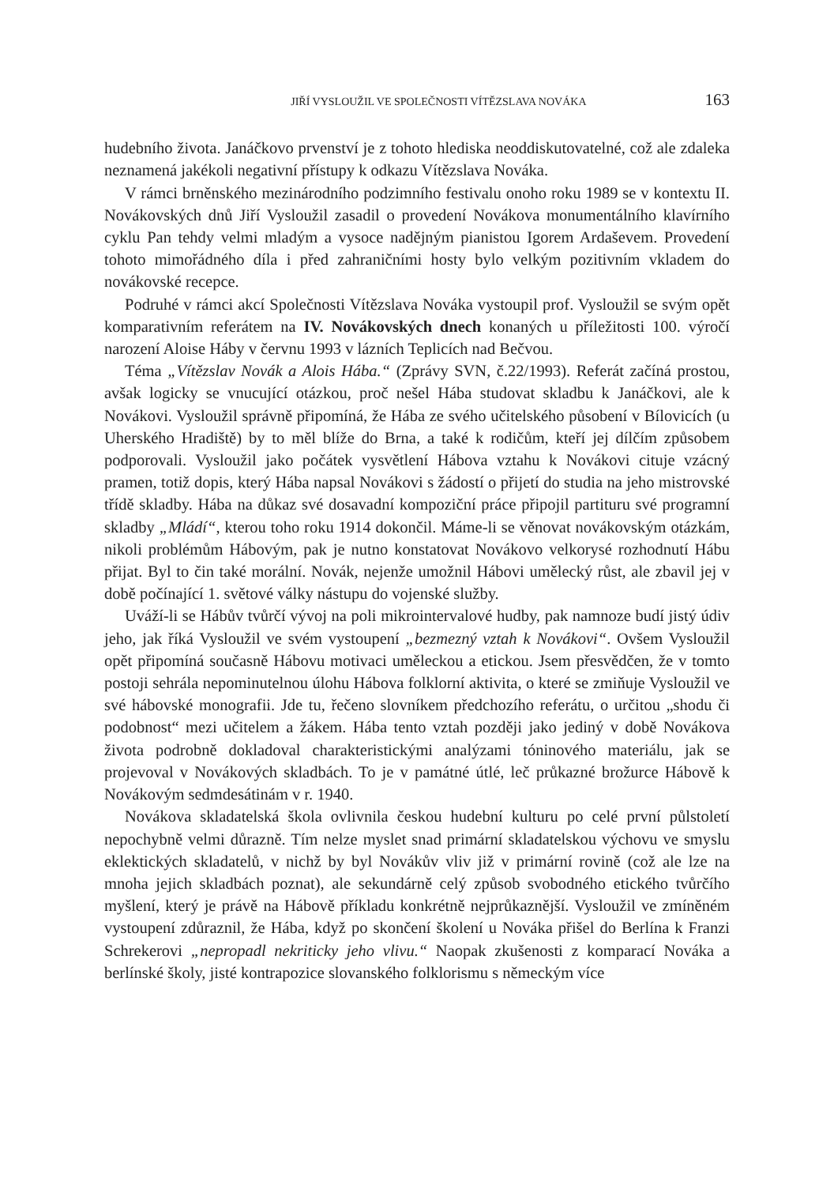JIŘÍ VYSLOUŽIL VE SPOLEČNOSTI VÍTĚZSLAVA NOVÁKA 163
hudebního života. Janáčkovo prvenství je z tohoto hlediska neoddiskutovatelné, což ale zdaleka neznamená jakékoli negativní přístupy k odkazu Vítězslava Nováka.
V rámci brněnského mezinárodního podzimního festivalu onoho roku 1989 se v kontextu II. Novákovských dnů Jiří Vysloužil zasadil o provedení Novákova monumentálního klavírního cyklu Pan tehdy velmi mladým a vysoce nadějným pianistou Igorem Ardaševem. Provedení tohoto mimořádného díla i před zahraničními hosty bylo velkým pozitivním vkladem do novákovské recepce.
Podruhé v rámci akcí Společnosti Vítězslava Nováka vystoupil prof. Vysloužil se svým opět komparativním referátem na IV. Novákovských dnech konaných u příležitosti 100. výročí narození Aloise Háby v červnu 1993 v lázních Teplicích nad Bečvou.
Téma „Vítězslav Novák a Alois Hába.“ (Zprávy SVN, č.22/1993). Referát začíná prostou, avšak logicky se vnucující otázkou, proč nešel Hába studovat skladbu k Janáčkovi, ale k Novákovi. Vysloužil správně připomíná, že Hába ze svého učitelského působení v Bílovicích (u Uherského Hradiště) by to měl blíže do Brna, a také k rodičům, kteří jej dílčím způsobem podporovali. Vysloužil jako počátek vysvětlení Hábova vztahu k Novákovi cituje vzácný pramen, totiž dopis, který Hába napsal Novákovi s žádostí o přijetí do studia na jeho mistrovské třídě skladby. Hába na důkaz své dosavadní kompoziční práce připojil partituru své programní skladby „Mládí“, kterou toho roku 1914 dokončil. Máme-li se věnovat novákovským otázkám, nikoli problémům Hábovým, pak je nutno konstatovat Novákovo velkorysé rozhodnutí Hábu přijat. Byl to čin také morální. Novák, nejenže umožnil Hábovi umělecký růst, ale zbavil jej v době počínající 1. světové války nástupu do vojenské služby.
Uváží-li se Hábův tvůrčí vývoj na poli mikrointervalové hudby, pak namnoze budí jistý údiv jeho, jak říká Vysloužil ve svém vystoupení „bezmezný vztah k Novákovi“. Ovšem Vysloužil opět připomíná současně Hábovu motivaci uměleckou a etickou. Jsem přesvědčen, že v tomto postoji sehrála nepominutelnou úlohu Hábova folklorní aktivita, o které se zmiňuje Vysloužil ve své hábovské monografii. Jde tu, řečeno slovníkem předchozího referátu, o určitou „shodu či podobnost“ mezi učitelem a žákem. Hába tento vztah později jako jediný v době Novákova života podrobně dokladoval charakteristickými analýzami tóninového materiálu, jak se projevoval v Novákových skladbách. To je v památné útlé, leč průkazné brožurce Hábově k Novákovým sedmdesátinám v r. 1940.
Novákova skladatelská škola ovlivnila českou hudební kulturu po celé první půlstoletí nepochybně velmi důrazně. Tím nelze myslet snad primární skladatelskou výchovu ve smyslu eklektických skladatelů, v nichž by byl Novákův vliv již v primární rovině (což ale lze na mnoha jejich skladbách poznat), ale sekundárně celý způsob svobodného etického tvůrčího myšlení, který je právě na Hábově příkladu konkrétně nejprůkaznější. Vysloužil ve zmíněném vystoupení zdůraznil, že Hába, když po skončení školení u Nováka přišel do Berlína k Franzi Schrekerovi „nepropadl nekriticky jeho vlivu.“ Naopak zkušenosti z komparací Nováka a berlínské školy, jisté kontrapozice slovanského folklorismu s německým více